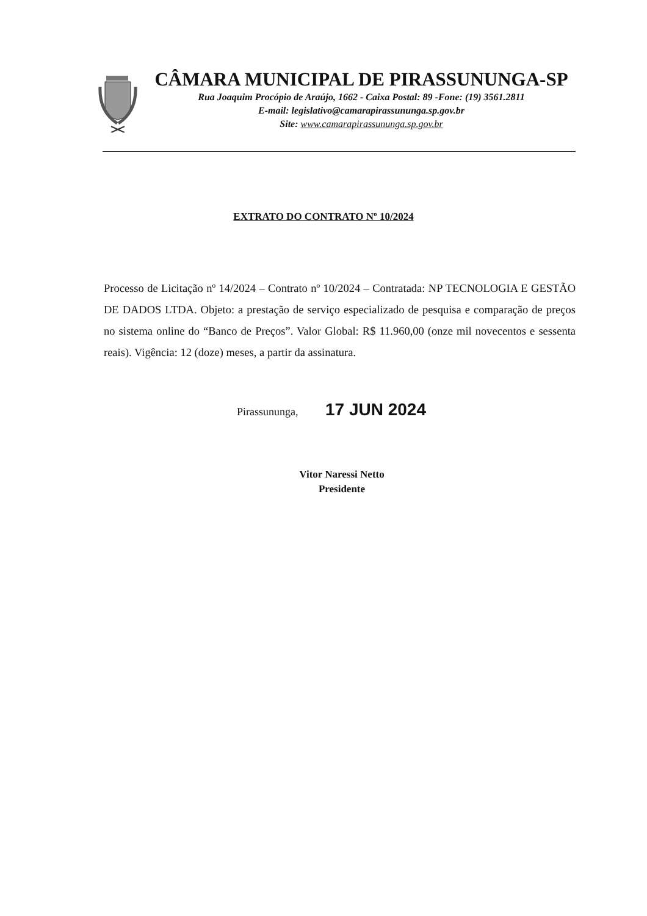CÂMARA MUNICIPAL DE PIRASSUNUNGA-SP
Rua Joaquim Procópio de Araújo, 1662 - Caixa Postal: 89 -Fone: (19) 3561.2811
E-mail: legislativo@camarapirassununga.sp.gov.br
Site: www.camarapirassununga.sp.gov.br
EXTRATO DO CONTRATO Nº 10/2024
Processo de Licitação nº 14/2024 – Contrato nº 10/2024 – Contratada: NP TECNOLOGIA E GESTÃO DE DADOS LTDA. Objeto: a prestação de serviço especializado de pesquisa e comparação de preços no sistema online do “Banco de Preços”. Valor Global: R$ 11.960,00 (onze mil novecentos e sessenta reais). Vigência: 12 (doze) meses, a partir da assinatura.
Pirassununga, 17 JUN 2024
Vitor Naressi Netto
Presidente